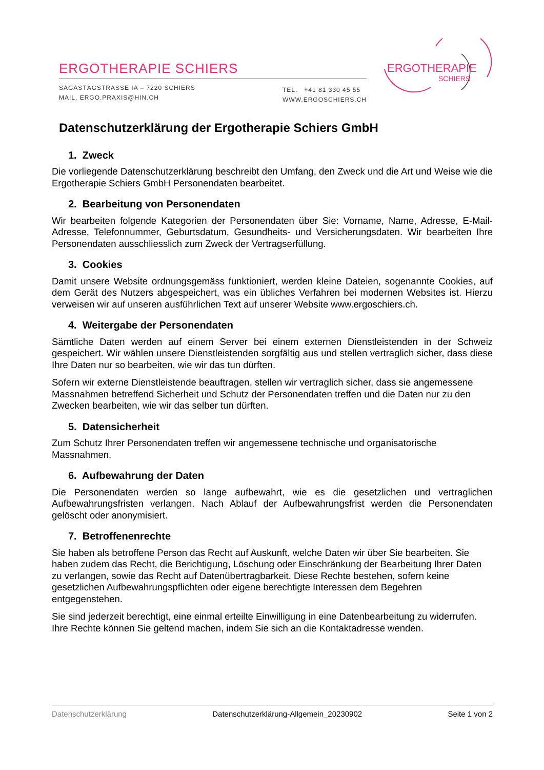ERGOTHERAPIE SCHIERS
SAGASTÄGSTRASSE IA – 7220 SCHIERS
MAIL. ERGO.PRAXIS@HIN.CH
TEL. +41 81 330 45 55
WWW.ERGOSCHIERS.CH
ERGOTHERAPIE
SCHIERS
Datenschutzerklärung der Ergotherapie Schiers GmbH
1. Zweck
Die vorliegende Datenschutzerklärung beschreibt den Umfang, den Zweck und die Art und Weise wie die Ergotherapie Schiers GmbH Personendaten bearbeitet.
2. Bearbeitung von Personendaten
Wir bearbeiten folgende Kategorien der Personendaten über Sie: Vorname, Name, Adresse, E-Mail-Adresse, Telefonnummer, Geburtsdatum, Gesundheits- und Versicherungsdaten. Wir bearbeiten Ihre Personendaten ausschliesslich zum Zweck der Vertragserfüllung.
3. Cookies
Damit unsere Website ordnungsgemäss funktioniert, werden kleine Dateien, sogenannte Cookies, auf dem Gerät des Nutzers abgespeichert, was ein übliches Verfahren bei modernen Websites ist. Hierzu verweisen wir auf unseren ausführlichen Text auf unserer Website www.ergoschiers.ch.
4. Weitergabe der Personendaten
Sämtliche Daten werden auf einem Server bei einem externen Dienstleistenden in der Schweiz gespeichert. Wir wählen unsere Dienstleistenden sorgfältig aus und stellen vertraglich sicher, dass diese Ihre Daten nur so bearbeiten, wie wir das tun dürften.
Sofern wir externe Dienstleistende beauftragen, stellen wir vertraglich sicher, dass sie angemessene Massnahmen betreffend Sicherheit und Schutz der Personendaten treffen und die Daten nur zu den Zwecken bearbeiten, wie wir das selber tun dürften.
5. Datensicherheit
Zum Schutz Ihrer Personendaten treffen wir angemessene technische und organisatorische Massnahmen.
6. Aufbewahrung der Daten
Die Personendaten werden so lange aufbewahrt, wie es die gesetzlichen und vertraglichen Aufbewahrungsfristen verlangen. Nach Ablauf der Aufbewahrungsfrist werden die Personendaten gelöscht oder anonymisiert.
7. Betroffenenrechte
Sie haben als betroffene Person das Recht auf Auskunft, welche Daten wir über Sie bearbeiten. Sie haben zudem das Recht, die Berichtigung, Löschung oder Einschränkung der Bearbeitung Ihrer Daten zu verlangen, sowie das Recht auf Datenübertragbarkeit. Diese Rechte bestehen, sofern keine gesetzlichen Aufbewahrungspflichten oder eigene berechtigte Interessen dem Begehren entgegenstehen.
Sie sind jederzeit berechtigt, eine einmal erteilte Einwilligung in eine Datenbearbeitung zu widerrufen. Ihre Rechte können Sie geltend machen, indem Sie sich an die Kontaktadresse wenden.
Datenschutzerklärung Datenschutzerklärung-Allgemein_20230902 Seite 1 von 2